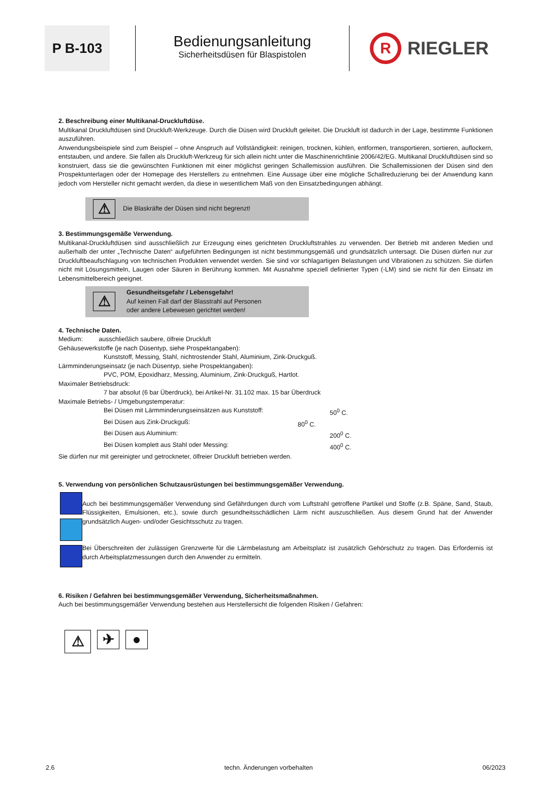P B-103
Bedienungsanleitung
Sicherheitsdüsen für Blaspistolen
R RIEGLER
2. Beschreibung einer Multikanal-Druckluftdüse.
Multikanal Druckluftdüsen sind Druckluft-Werkzeuge. Durch die Düsen wird Druckluft geleitet. Die Druckluft ist dadurch in der Lage, bestimmte Funktionen auszuführen.
Anwendungsbeispiele sind zum Beispiel – ohne Anspruch auf Vollständigkeit: reinigen, trocknen, kühlen, entformen, transportieren, sortieren, auflockern, entstauben, und andere. Sie fallen als Druckluft-Werkzeug für sich allein nicht unter die Maschinenrichtlinie 2006/42/EG. Multikanal Druckluftdüsen sind so konstruiert, dass sie die gewünschten Funktionen mit einer möglichst geringen Schallemission ausführen. Die Schallemissionen der Düsen sind den Prospektunterlagen oder der Homepage des Herstellers zu entnehmen. Eine Aussage über eine mögliche Schallreduzierung bei der Anwendung kann jedoch vom Hersteller nicht gemacht werden, da diese in wesentlichem Maß von den Einsatzbedingungen abhängt.
⚠
Die Blaskräfte der Düsen sind nicht begrenzt!
3. Bestimmungsgemäße Verwendung.
Multikanal-Druckluftdüsen sind ausschließlich zur Erzeugung eines gerichteten Druckluftstrahles zu verwenden. Der Betrieb mit anderen Medien und außerhalb der unter „Technische Daten“ aufgeführten Bedingungen ist nicht bestimmungsgemäß und grundsätzlich untersagt. Die Düsen dürfen nur zur Druckluftbeaufschlagung von technischen Produkten verwendet werden. Sie sind vor schlagartigen Belastungen und Vibrationen zu schützen. Sie dürfen nicht mit Lösungsmitteln, Laugen oder Säuren in Berührung kommen. Mit Ausnahme speziell definierter Typen (-LM) sind sie nicht für den Einsatz im Lebensmittelbereich geeignet.
⚠
Gesundheitsgefahr / Lebensgefahr!
Auf keinen Fall darf der Blasstrahl auf Personen
oder andere Lebewesen gerichtet werden!
4. Technische Daten.
Medium: ausschließlich saubere, ölfreie Druckluft
Gehäusewerkstoffe (je nach Düsentyp, siehe Prospektangaben):
Kunststoff, Messing, Stahl, nichtrostender Stahl, Aluminium, Zink-Druckguß.
Lärmminderungseinsatz (je nach Düsentyp, siehe Prospektangaben):
PVC, POM, Epoxidharz, Messing, Aluminium, Zink-Druckguß, Hartlot.
Maximaler Betriebsdruck:
7 bar absolut (6 bar Überdruck), bei Artikel-Nr. 31.102 max. 15 bar Überdruck
Maximale Betriebs- / Umgebungstemperatur:
Bei Düsen mit Lärmminderungseinsätzen aus Kunststoff: 50<sup>0</sup> C.
Bei Düsen aus Zink-Druckguß: 80<sup>0</sup> C.
Bei Düsen aus Aluminium: 200<sup>0</sup> C.
Bei Düsen komplett aus Stahl oder Messing: 400<sup>0</sup> C.
Sie dürfen nur mit gereinigter und getrockneter, ölfreier Druckluft betrieben werden.
5. Verwendung von persönlichen Schutzausrüstungen bei bestimmungsgemäßer Verwendung.
Auch bei bestimmungsgemäßer Verwendung sind Gefährdungen durch vom Luftstrahl getroffene Partikel und Stoffe (z.B. Späne, Sand, Staub, Flüssigkeiten, Emulsionen, etc.), sowie durch gesundheitsschädlichen Lärm nicht auszuschließen. Aus diesem Grund hat der Anwender grundsätzlich Augen- und/oder Gesichtsschutz zu tragen.
Bei Überschreiten der zulässigen Grenzwerte für die Lärmbelastung am Arbeitsplatz ist zusätzlich Gehörschutz zu tragen. Das Erfordernis ist durch Arbeitsplatzmessungen durch den Anwender zu ermitteln.
6. Risiken / Gefahren bei bestimmungsgemäßer Verwendung, Sicherheitsmaßnahmen.
Auch bei bestimmungsgemäßer Verwendung bestehen aus Herstellersicht die folgenden Risiken / Gefahren:
⚠
✈ ●
2.6 techn. Änderungen vorbehalten 06/2023